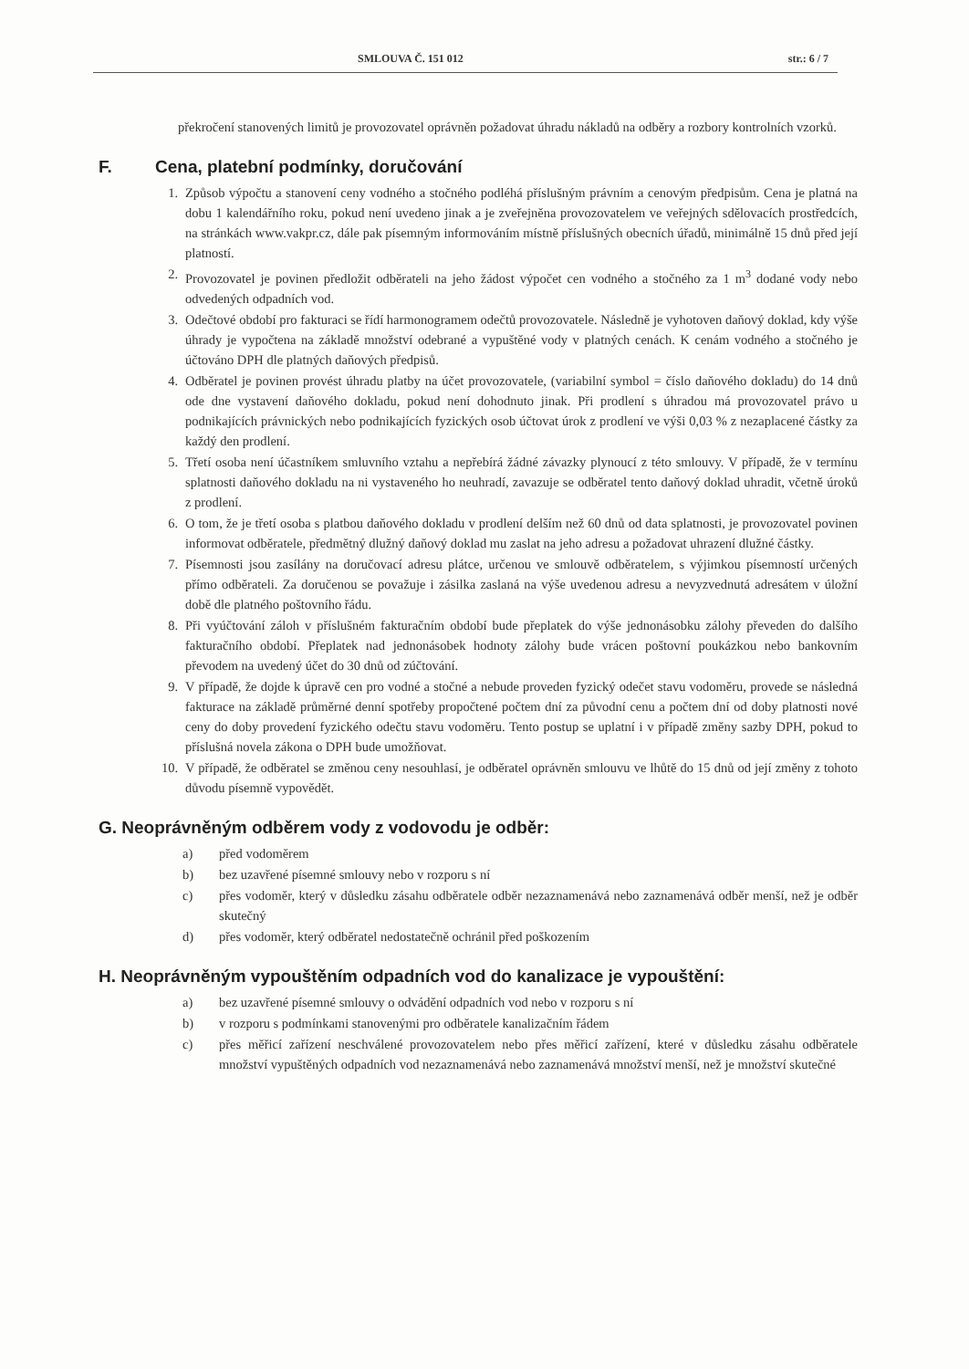SMLOUVA Č. 151 012 str.: 6 / 7
překročení stanovených limitů je provozovatel oprávněn požadovat úhradu nákladů na odběry a rozbory kontrolních vzorků.
F. Cena, platební podmínky, doručování
1. Způsob výpočtu a stanovení ceny vodného a stočného podléhá příslušným právním a cenovým předpisům. Cena je platná na dobu 1 kalendářního roku, pokud není uvedeno jinak a je zveřejněna provozovatelem ve veřejných sdělovacích prostředcích, na stránkách www.vakpr.cz, dále pak písemným informováním místně příslušných obecních úřadů, minimálně 15 dnů před její platností.
2. Provozovatel je povinen předložit odběrateli na jeho žádost výpočet cen vodného a stočného za 1 m<sup>3</sup> dodané vody nebo odvedených odpadních vod.
3. Odečtové období pro fakturaci se řídí harmonogramem odečtů provozovatele. Následně je vyhotoven daňový doklad, kdy výše úhrady je vypočtena na základě množství odebrané a vypuštěné vody v platných cenách. K cenám vodného a stočného je účtováno DPH dle platných daňových předpisů.
4. Odběratel je povinen provést úhradu platby na účet provozovatele, (variabilní symbol = číslo daňového dokladu) do 14 dnů ode dne vystavení daňového dokladu, pokud není dohodnuto jinak. Při prodlení s úhradou má provozovatel právo u podnikajících právnických nebo podnikajících fyzických osob účtovat úrok z prodlení ve výši 0,03 % z nezaplacené částky za každý den prodlení.
5. Třetí osoba není účastníkem smluvního vztahu a nepřebírá žádné závazky plynoucí z této smlouvy. V případě, že v termínu splatnosti daňového dokladu na ni vystaveného ho neuhradí, zavazuje se odběratel tento daňový doklad uhradit, včetně úroků z prodlení.
6. O tom, že je třetí osoba s platbou daňového dokladu v prodlení delším než 60 dnů od data splatnosti, je provozovatel povinen informovat odběratele, předmětný dlužný daňový doklad mu zaslat na jeho adresu a požadovat uhrazení dlužné částky.
7. Písemnosti jsou zasílány na doručovací adresu plátce, určenou ve smlouvě odběratelem, s výjimkou písemností určených přímo odběrateli. Za doručenou se považuje i zásilka zaslaná na výše uvedenou adresu a nevyzvednutá adresátem v úložní době dle platného poštovního řádu.
8. Při vyúčtování záloh v příslušném fakturačním období bude přeplatek do výše jednonásobku zálohy převeden do dalšího fakturačního období. Přeplatek nad jednonásobek hodnoty zálohy bude vrácen poštovní poukázkou nebo bankovním převodem na uvedený účet do 30 dnů od zúčtování.
9. V případě, že dojde k úpravě cen pro vodné a stočné a nebude proveden fyzický odečet stavu vodoměru, provede se následná fakturace na základě průměrné denní spotřeby propočtené počtem dní za původní cenu a počtem dní od doby platnosti nové ceny do doby provedení fyzického odečtu stavu vodoměru. Tento postup se uplatní i v případě změny sazby DPH, pokud to příslušná novela zákona o DPH bude umožňovat.
10. V případě, že odběratel se změnou ceny nesouhlasí, je odběratel oprávněn smlouvu ve lhůtě do 15 dnů od její změny z tohoto důvodu písemně vypovědět.
G. Neoprávněným odběrem vody z vodovodu je odběr:
a) před vodoměrem
b) bez uzavřené písemné smlouvy nebo v rozporu s ní
c) přes vodoměr, který v důsledku zásahu odběratele odběr nezaznamenává nebo zaznamenává odběr menší, než je odběr skutečný
d) přes vodoměr, který odběratel nedostatečně ochránil před poškozením
H. Neoprávněným vypouštěním odpadních vod do kanalizace je vypouštění:
a) bez uzavřené písemné smlouvy o odvádění odpadních vod nebo v rozporu s ní
b) v rozporu s podmínkami stanovenými pro odběratele kanalizačním řádem
c) přes měřicí zařízení neschválené provozovatelem nebo přes měřicí zařízení, které v důsledku zásahu odběratele množství vypuštěných odpadních vod nezaznamenává nebo zaznamenává množství menší, než je množství skutečné